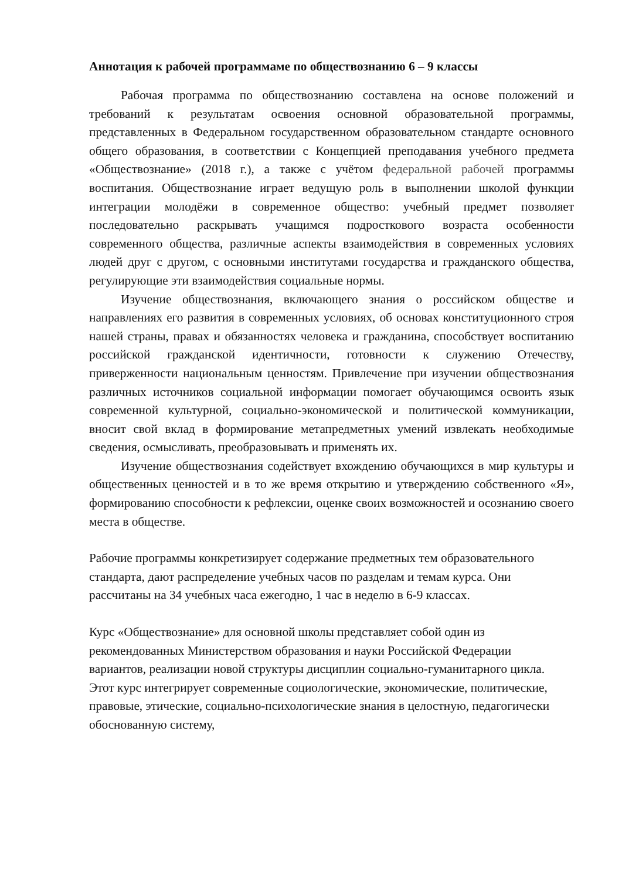Аннотация к рабочей программаме по обществознанию 6 – 9 классы
Рабочая программа по обществознанию составлена на основе положений и требований к результатам освоения основной образовательной программы, представленных в Федеральном государственном образовательном стандарте основного общего образования, в соответствии с Концепцией преподавания учебного предмета «Обществознание» (2018 г.), а также с учётом федеральной рабочей программы воспитания. Обществознание играет ведущую роль в выполнении школой функции интеграции молодёжи в современное общество: учебный предмет позволяет последовательно раскрывать учащимся подросткового возраста особенности современного общества, различные аспекты взаимодействия в современных условиях людей друг с другом, с основными институтами государства и гражданского общества, регулирующие эти взаимодействия социальные нормы.
Изучение обществознания, включающего знания о российском обществе и направлениях его развития в современных условиях, об основах конституционного строя нашей страны, правах и обязанностях человека и гражданина, способствует воспитанию российской гражданской идентичности, готовности к служению Отечеству, приверженности национальным ценностям. Привлечение при изучении обществознания различных источников социальной информации помогает обучающимся освоить язык современной культурной, социально-экономической и политической коммуникации, вносит свой вклад в формирование метапредметных умений извлекать необходимые сведения, осмысливать, преобразовывать и применять их.
Изучение обществознания содействует вхождению обучающихся в мир культуры и общественных ценностей и в то же время открытию и утверждению собственного «Я», формированию способности к рефлексии, оценке своих возможностей и осознанию своего места в обществе.
Рабочие программы конкретизирует содержание предметных тем образовательного стандарта, дают распределение учебных часов по разделам и темам курса. Они рассчитаны на 34 учебных часа ежегодно, 1 час в неделю в 6-9 классах.
Курс «Обществознание» для основной школы представляет собой один из рекомендованных Министерством образования и науки Российской Федерации вариантов, реализации новой структуры дисциплин социально-гуманитарного цикла. Этот курс интегрирует современные социологические, экономические, политические, правовые, этические, социально-психологические знания в целостную, педагогически обоснованную систему,